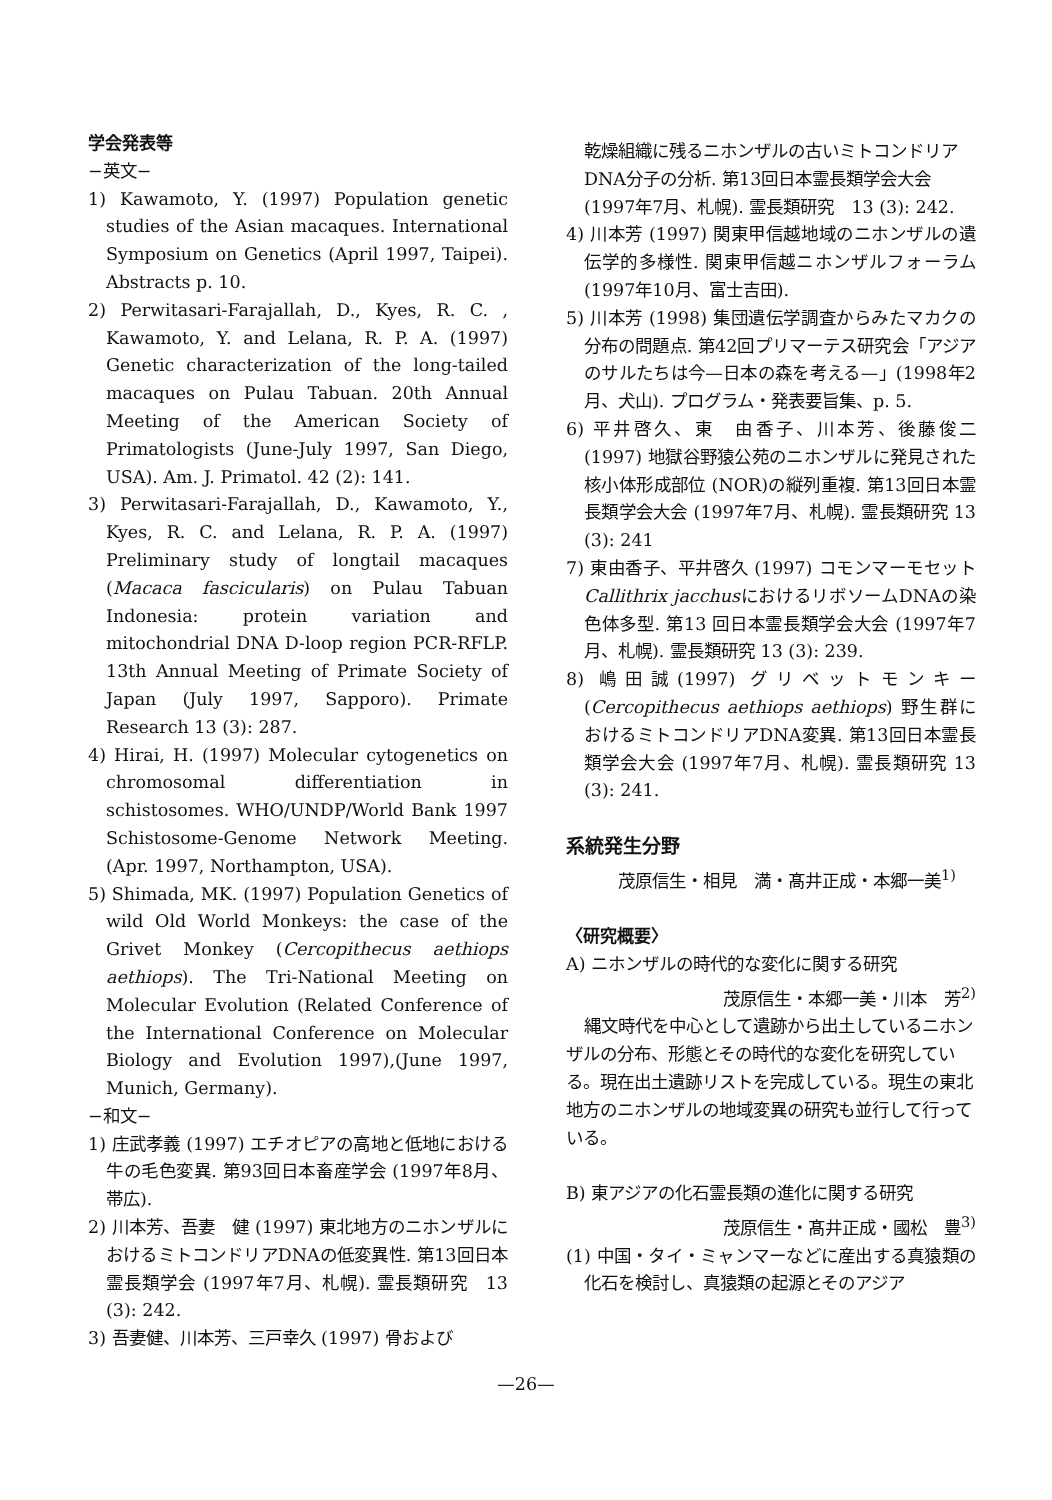学会発表等
−英文−
1) Kawamoto, Y. (1997) Population genetic studies of the Asian macaques. International Symposium on Genetics (April 1997, Taipei). Abstracts p. 10.
2) Perwitasari-Farajallah, D., Kyes, R. C. , Kawamoto, Y. and Lelana, R. P. A. (1997) Genetic characterization of the long-tailed macaques on Pulau Tabuan. 20th Annual Meeting of the American Society of Primatologists (June-July 1997, San Diego, USA). Am. J. Primatol. 42 (2): 141.
3) Perwitasari-Farajallah, D., Kawamoto, Y., Kyes, R. C. and Lelana, R. P. A. (1997) Preliminary study of longtail macaques (Macaca fascicularis) on Pulau Tabuan Indonesia: protein variation and mitochondrial DNA D-loop region PCR-RFLP. 13th Annual Meeting of Primate Society of Japan (July 1997, Sapporo). Primate Research 13 (3): 287.
4) Hirai, H. (1997) Molecular cytogenetics on chromosomal differentiation in schistosomes. WHO/UNDP/World Bank 1997 Schistosome-Genome Network Meeting. (Apr. 1997, Northampton, USA).
5) Shimada, MK. (1997) Population Genetics of wild Old World Monkeys: the case of the Grivet Monkey (Cercopithecus aethiops aethiops). The Tri-National Meeting on Molecular Evolution (Related Conference of the International Conference on Molecular Biology and Evolution 1997),(June 1997, Munich, Germany).
−和文−
1) 庄武孝義 (1997) エチオピアの高地と低地における牛の毛色変異. 第93回日本畜産学会 (1997年8月、帯広).
2) 川本芳、吾妻　健 (1997) 東北地方のニホンザルにおけるミトコンドリアDNAの低変異性. 第13回日本霊長類学会 (1997年7月、札幌). 霊長類研究　13 (3): 242.
3) 吾妻健、川本芳、三戸幸久 (1997) 骨および
乾燥組織に残るニホンザルの古いミトコンドリアDNA分子の分析. 第13回日本霊長類学会大会 (1997年7月、札幌). 霊長類研究　13 (3): 242.
4) 川本芳 (1997) 関東甲信越地域のニホンザルの遺伝学的多様性. 関東甲信越ニホンザルフォーラム (1997年10月、富士吉田).
5) 川本芳 (1998) 集団遺伝学調査からみたマカクの分布の問題点. 第42回プリマーテス研究会「アジアのサルたちは今—日本の森を考える—」(1998年2月、犬山). プログラム・発表要旨集、p. 5.
6) 平井啓久、東　由香子、川本芳、後藤俊二 (1997) 地獄谷野猿公苑のニホンザルに発見された核小体形成部位 (NOR)の縦列重複. 第13回日本霊長類学会大会 (1997年7月、札幌). 霊長類研究 13 (3): 241
7) 東由香子、平井啓久 (1997) コモンマーモセットCallithrix jacchusにおけるリボソームDNAの染色体多型. 第13 回日本霊長類学会大会 (1997年7月、札幌). 霊長類研究 13 (3): 239.
8) 嶋田誠(1997) グリベットモンキー(Cercopithecus aethiops aethiops) 野生群におけるミトコンドリアDNA変異. 第13回日本霊長類学会大会 (1997年7月、札幌). 霊長類研究 13 (3): 241.
系統発生分野
茂原信生・相見　満・髙井正成・本郷一美<sup>1)</sup>
〈研究概要〉
A) ニホンザルの時代的な変化に関する研究
茂原信生・本郷一美・川本　芳<sup>2)</sup>
縄文時代を中心として遺跡から出土しているニホンザルの分布、形態とその時代的な変化を研究している。現在出土遺跡リストを完成している。現生の東北地方のニホンザルの地域変異の研究も並行して行っている。
B) 東アジアの化石霊長類の進化に関する研究
茂原信生・髙井正成・國松　豊<sup>3)</sup>
(1) 中国・タイ・ミャンマーなどに産出する真猿類の化石を検討し、真猿類の起源とそのアジア
—26—